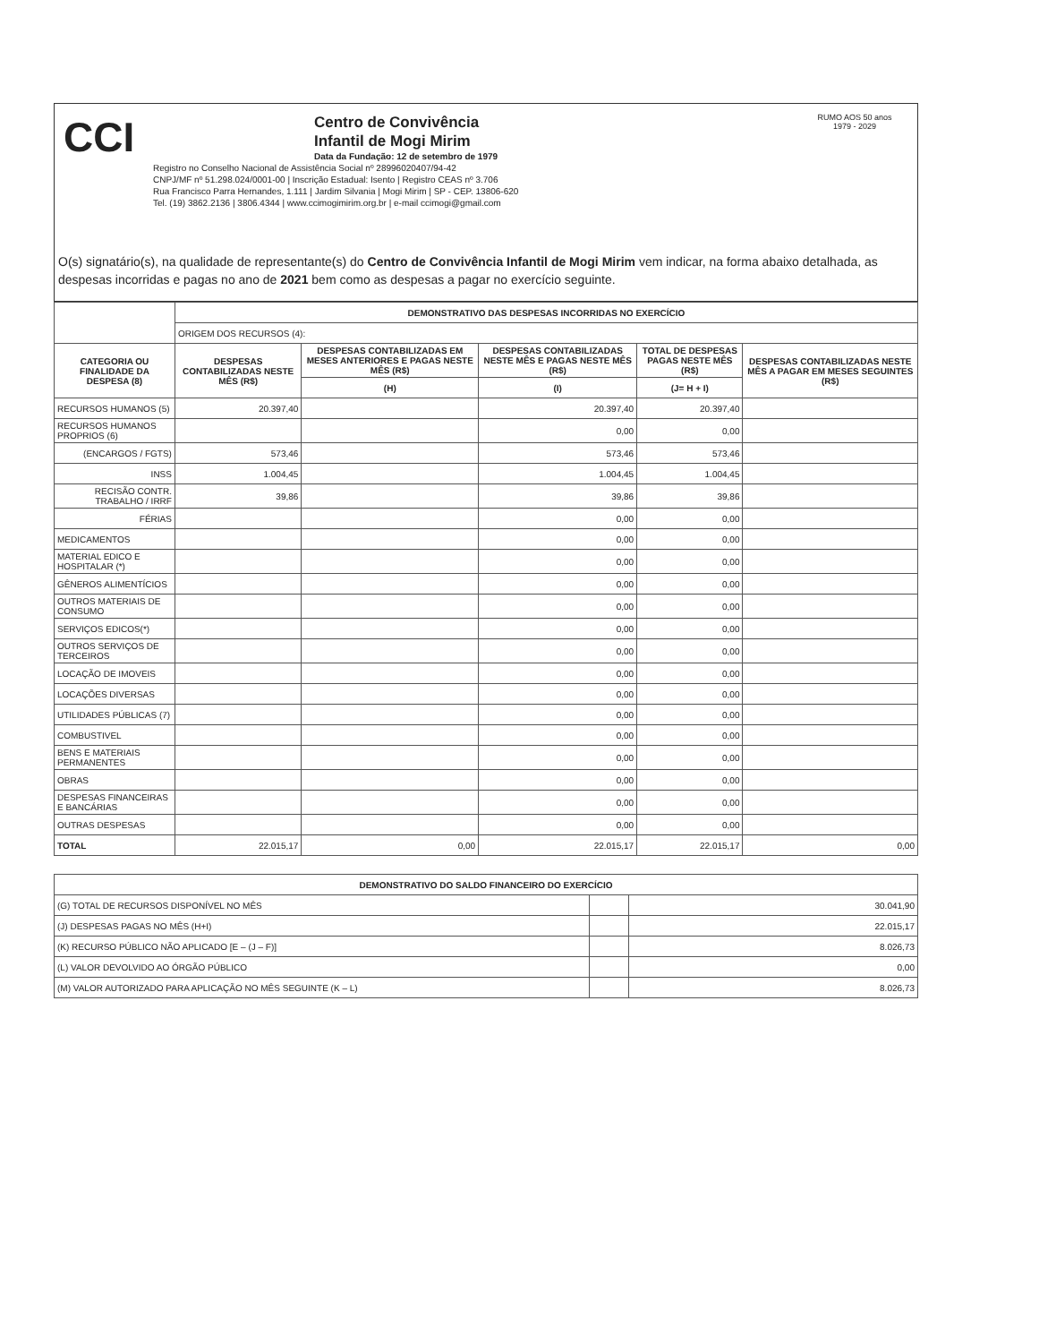CCI
Centro de Convivência
Infantil de Mogi Mirim
Data da Fundação: 12 de setembro de 1979
Registro no Conselho Nacional de Assistência Social nº 28996020407/94-42
CNPJ/MF nº 51.298.024/0001-00 | Inscrição Estadual: Isento | Registro CEAS nº 3.706
Rua Francisco Parra Hernandes, 1.111 | Jardim Silvania | Mogi Mirim | SP - CEP. 13806-620
Tel. (19) 3862.2136 | 3806.4344 | www.ccimogimirim.org.br | e-mail ccimogi@gmail.com
RUMO AOS 50 anos
1979 - 2029
O(s) signatário(s), na qualidade de representante(s) do Centro de Convivência Infantil de Mogi Mirim vem indicar, na forma abaixo detalhada, as despesas incorridas e pagas no ano de 2021 bem como as despesas a pagar no exercício seguinte.
| | DEMONSTRATIVO DAS DESPESAS INCORRIDAS NO EXERCÍCIO | | | | |
| | ORIGEM DOS RECURSOS (4): | | | | |
| CATEGORIA OU FINALIDADE DA DESPESA (8) | DESPESAS CONTABILIZADAS NESTE MÊS (R$) | DESPESAS CONTABILIZADAS EM MESES ANTERIORES E PAGAS NESTE MÊS (R$) | DESPESAS CONTABILIZADAS NESTE MÊS E PAGAS NESTE MÊS (R$) | TOTAL DE DESPESAS PAGAS NESTE MÊS (R$) | DESPESAS CONTABILIZADAS NESTE MÊS A PAGAR EM MESES SEGUINTES (R$) |
| | | (H) | (I) | (J= H + I) | |
| RECURSOS HUMANOS (5) | 20.397,40 | | 20.397,40 | 20.397,40 | |
| RECURSOS HUMANOS PROPRIOS (6) | | | 0,00 | 0,00 | |
| (ENCARGOS / FGTS) | 573,46 | | 573,46 | 573,46 | |
| INSS | 1.004,45 | | 1.004,45 | 1.004,45 | |
| RECISÃO CONTR. TRABALHO / IRRF | 39,86 | | 39,86 | 39,86 | |
| FÉRIAS | | | 0,00 | 0,00 | |
| MEDICAMENTOS | | | 0,00 | 0,00 | |
| MATERIAL EDICO E HOSPITALAR (*) | | | 0,00 | 0,00 | |
| GÊNEROS ALIMENTÍCIOS | | | 0,00 | 0,00 | |
| OUTROS MATERIAIS DE CONSUMO | | | 0,00 | 0,00 | |
| SERVIÇOS EDICOS(*) | | | 0,00 | 0,00 | |
| OUTROS SERVIÇOS DE TERCEIROS | | | 0,00 | 0,00 | |
| LOCAÇÃO DE IMOVEIS | | | 0,00 | 0,00 | |
| LOCAÇÕES DIVERSAS | | | 0,00 | 0,00 | |
| UTILIDADES PÚBLICAS (7) | | | 0,00 | 0,00 | |
| COMBUSTIVEL | | | 0,00 | 0,00 | |
| BENS E MATERIAIS PERMANENTES | | | 0,00 | 0,00 | |
| OBRAS | | | 0,00 | 0,00 | |
| DESPESAS FINANCEIRAS E BANCÁRIAS | | | 0,00 | 0,00 | |
| OUTRAS DESPESAS | | | 0,00 | 0,00 | |
| TOTAL | 22.015,17 | 0,00 | 22.015,17 | 22.015,17 | 0,00 |
| DEMONSTRATIVO DO SALDO FINANCEIRO DO EXERCÍCIO | | |
| --- | --- | --- |
| (G) TOTAL DE RECURSOS DISPONÍVEL NO MÊS | | 30.041,90 |
| (J) DESPESAS PAGAS NO MÊS (H+I) | | 22.015,17 |
| (K) RECURSO PÚBLICO NÃO APLICADO [E – (J – F)] | | 8.026,73 |
| (L) VALOR DEVOLVIDO AO ÓRGÃO PÚBLICO | | 0,00 |
| (M) VALOR AUTORIZADO PARA APLICAÇÃO NO MÊS SEGUINTE (K – L) | | 8.026,73 |